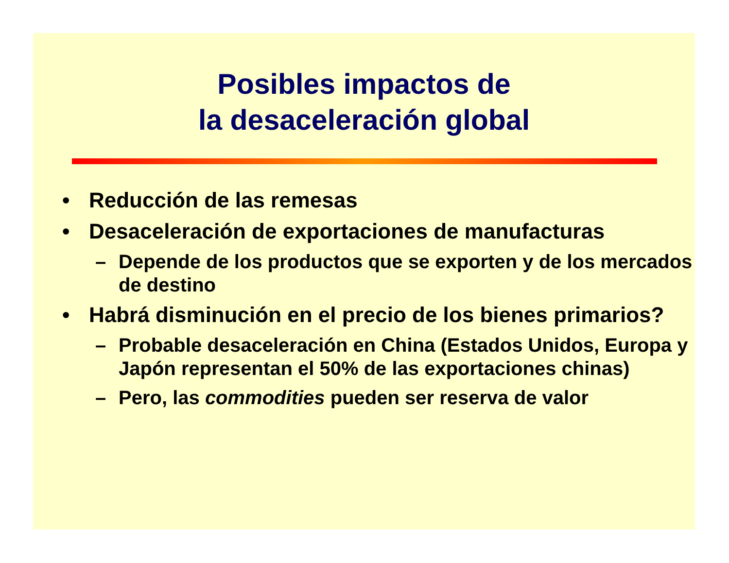Posibles impactos de
la desaceleración global
• Reducción de las remesas
• Desaceleración de exportaciones de manufacturas
– Depende de los productos que se exporten y de los mercados de destino
• Habrá disminución en el precio de los bienes primarios?
– Probable desaceleración en China (Estados Unidos, Europa y Japón representan el 50% de las exportaciones chinas)
– Pero, las commodities pueden ser reserva de valor